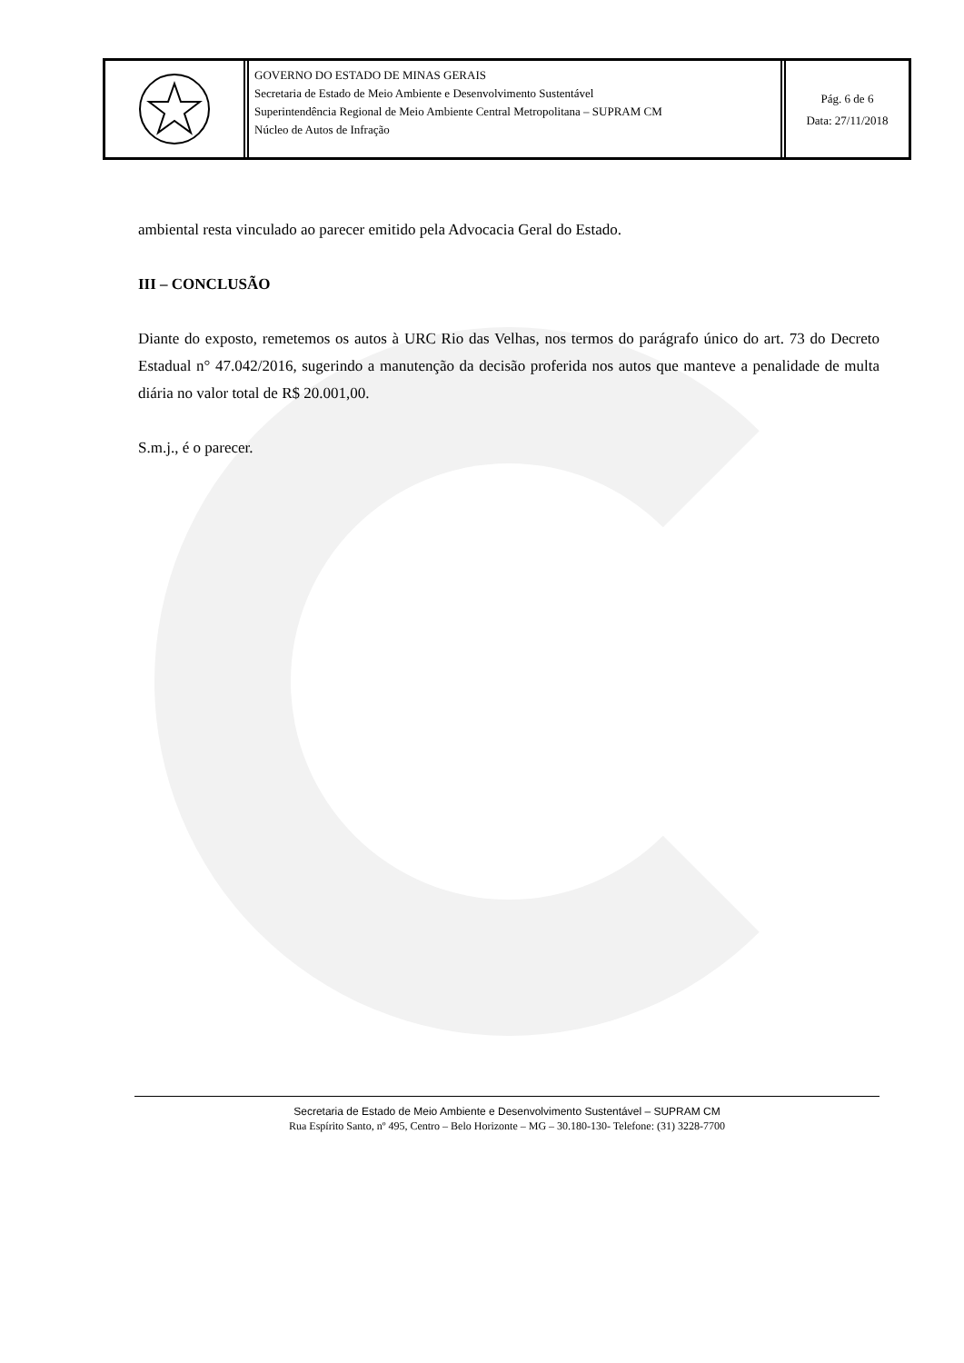GOVERNO DO ESTADO DE MINAS GERAIS
Secretaria de Estado de Meio Ambiente e Desenvolvimento Sustentável
Superintendência Regional de Meio Ambiente Central Metropolitana – SUPRAM CM
Núcleo de Autos de Infração
Pág. 6 de 6
Data: 27/11/2018
ambiental resta vinculado ao parecer emitido pela Advocacia Geral do Estado.
III – CONCLUSÃO
Diante do exposto, remetemos os autos à URC Rio das Velhas, nos termos do parágrafo único do art. 73 do Decreto Estadual n° 47.042/2016, sugerindo a manutenção da decisão proferida nos autos que manteve a penalidade de multa diária no valor total de R$ 20.001,00.
S.m.j., é o parecer.
Secretaria de Estado de Meio Ambiente e Desenvolvimento Sustentável – SUPRAM CM
Rua Espírito Santo, nº 495, Centro – Belo Horizonte – MG – 30.180-130- Telefone: (31) 3228-7700